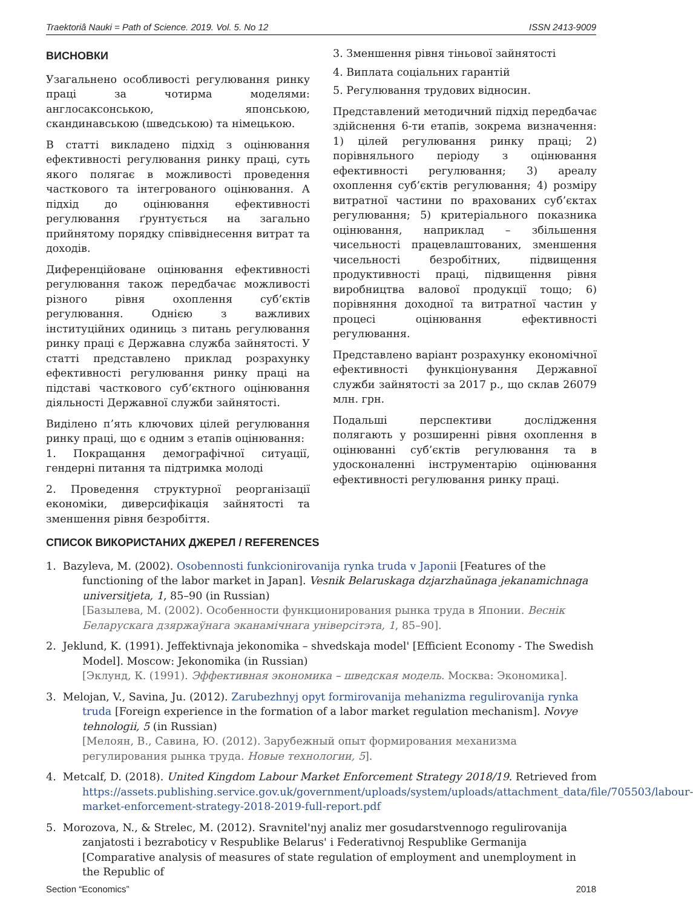Traektoriâ Nauki = Path of Science. 2019. Vol. 5. No 12 ISSN 2413-9009
ВИСНОВКИ
Узагальнено особливості регулювання ринку праці за чотирма моделями: англосаксонською, японською, скандинавською (шведською) та німецькою.
В статті викладено підхід з оцінювання ефективності регулювання ринку праці, суть якого полягає в можливості проведення часткового та інтегрованого оцінювання. А підхід до оцінювання ефективності регулювання ґрунтується на загально прийнятому порядку співвіднесення витрат та доходів.
Диференційоване оцінювання ефективності регулювання також передбачає можливості різного рівня охоплення суб’єктів регулювання. Однією з важливих інституційних одиниць з питань регулювання ринку праці є Державна служба зайнятості. У статті представлено приклад розрахунку ефективності регулювання ринку праці на підставі часткового суб’єктного оцінювання діяльності Державної служби зайнятості.
Виділено п’ять ключових цілей регулювання ринку праці, що є одним з етапів оцінювання:
1. Покращання демографічної ситуації, гендерні питання та підтримка молоді
2. Проведення структурної реорганізації економіки, диверсифікація зайнятості та зменшення рівня безробіття.
3. Зменшення рівня тіньової зайнятості
4. Виплата соціальних гарантій
5. Регулювання трудових відносин.
Представлений методичний підхід передбачає здійснення 6-ти етапів, зокрема визначення: 1) цілей регулювання ринку праці; 2) порівняльного періоду з оцінювання ефективності регулювання; 3) ареалу охоплення суб’єктів регулювання; 4) розміру витратної частини по врахованих суб’єктах регулювання; 5) критеріального показника оцінювання, наприклад – збільшення чисельності працевлаштованих, зменшення чисельності безробітних, підвищення продуктивності праці, підвищення рівня виробництва валової продукції тощо; 6) порівняння доходної та витратної частин у процесі оцінювання ефективності регулювання.
Представлено варіант розрахунку економічної ефективності функціонування Державної служби зайнятості за 2017 р., що склав 26079 млн. грн.
Подальші перспективи дослідження полягають у розширенні рівня охоплення в оцінюванні суб’єктів регулювання та в удосконаленні інструментарію оцінювання ефективності регулювання ринку праці.
СПИСОК ВИКОРИСТАНИХ ДЖЕРЕЛ / REFERENCES
1. Bazyleva, M. (2002). Osobennosti funkcionirovanija rynka truda v Japonii [Features of the functioning of the labor market in Japan]. Vesnik Belaruskaga dzjarzhaŭnaga jekanamichnaga universitjeta, 1, 85–90 (in Russian)
[Базылева, М. (2002). Особенности функционирования рынка труда в Японии. Веснік Беларускага дзяржаўнага эканамічнага універсітэта, 1, 85–90].
2. Jeklund, K. (1991). Jeffektivnaja jekonomika – shvedskaja model' [Efficient Economy - The Swedish Model]. Moscow: Jekonomika (in Russian)
[Эклунд, К. (1991). Эффективная экономика – шведская модель. Москва: Экономика].
3. Melojan, V., Savina, Ju. (2012). Zarubezhnyj opyt formirovanija mehanizma regulirovanija rynka truda [Foreign experience in the formation of a labor market regulation mechanism]. Novye tehnologii, 5 (in Russian)
[Мелоян, В., Савина, Ю. (2012). Зарубежный опыт формирования механизма регулирования рынка труда. Новые технологии, 5].
4. Metcalf, D. (2018). United Kingdom Labour Market Enforcement Strategy 2018/19. Retrieved from https://assets.publishing.service.gov.uk/government/uploads/system/uploads/attachment_data/file/705503/labour-market-enforcement-strategy-2018-2019-full-report.pdf
5. Morozova, N., & Strelec, M. (2012). Sravnitel'nyj analiz mer gosudarstvennogo regulirovanija zanjatosti i bezraboticy v Respublike Belarus' i Federativnoj Respublike Germanija [Comparative analysis of measures of state regulation of employment and unemployment in the Republic of
Section “Economics” 2018